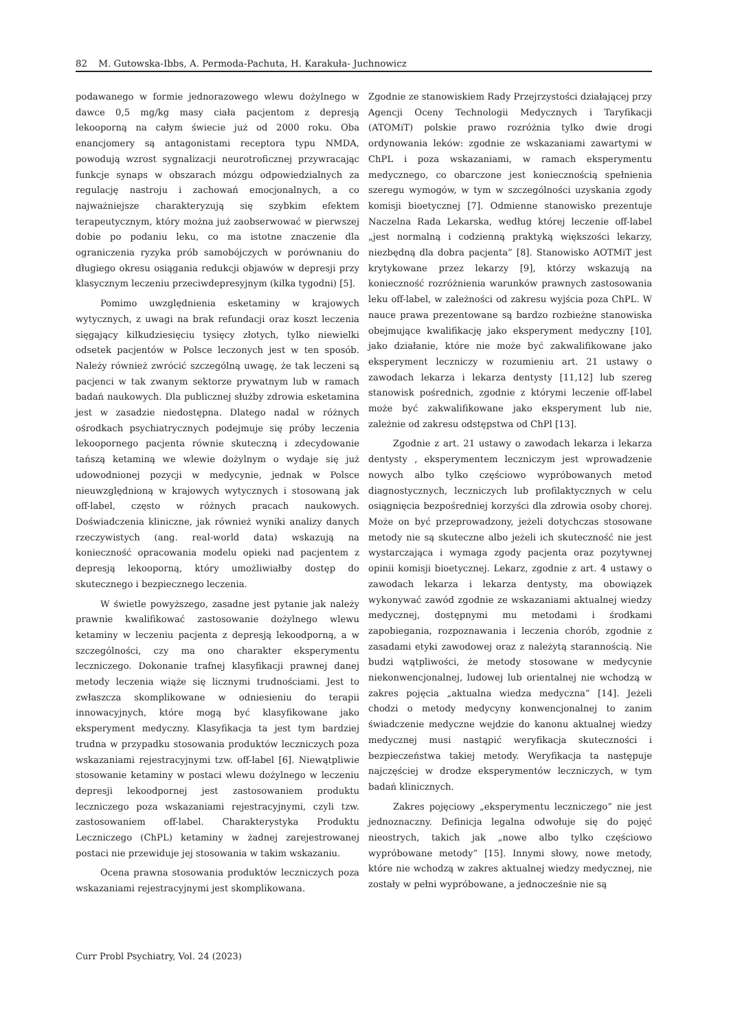82 M. Gutowska-Ibbs, A. Permoda-Pachuta, H. Karakuła- Juchnowicz
podawanego w formie jednorazowego wlewu dożylnego w dawce 0,5 mg/kg masy ciała pacjentom z depresją lekooporną na całym świecie już od 2000 roku. Oba enancjomery są antagonistami receptora typu NMDA, powodują wzrost sygnalizacji neurotroficznej przywracając funkcje synaps w obszarach mózgu odpowiedzialnych za regulację nastroju i zachowań emocjonalnych, a co najważniejsze charakteryzują się szybkim efektem terapeutycznym, który można już zaobserwować w pierwszej dobie po podaniu leku, co ma istotne znaczenie dla ograniczenia ryzyka prób samobójczych w porównaniu do długiego okresu osiągania redukcji objawów w depresji przy klasycznym leczeniu przeciwdepresyjnym (kilka tygodni) [5].
Pomimo uwzględnienia esketaminy w krajowych wytycznych, z uwagi na brak refundacji oraz koszt leczenia sięgający kilkudziesięciu tysięcy złotych, tylko niewielki odsetek pacjentów w Polsce leczonych jest w ten sposób. Należy również zwrócić szczególną uwagę, że tak leczeni są pacjenci w tak zwanym sektorze prywatnym lub w ramach badań naukowych. Dla publicznej służby zdrowia esketamina jest w zasadzie niedostępna. Dlatego nadal w różnych ośrodkach psychiatrycznych podejmuje się próby leczenia lekoopornego pacjenta równie skuteczną i zdecydowanie tańszą ketaminą we wlewie dożylnym o wydaje się już udowodnionej pozycji w medycynie, jednak w Polsce nieuwzględnioną w krajowych wytycznych i stosowaną jak off-label, często w różnych pracach naukowych. Doświadczenia kliniczne, jak również wyniki analizy danych rzeczywistych (ang. real-world data) wskazują na konieczność opracowania modelu opieki nad pacjentem z depresją lekooporną, który umożliwiałby dostęp do skutecznego i bezpiecznego leczenia.
W świetle powyższego, zasadne jest pytanie jak należy prawnie kwalifikować zastosowanie dożylnego wlewu ketaminy w leczeniu pacjenta z depresją lekoodporną, a w szczególności, czy ma ono charakter eksperymentu leczniczego. Dokonanie trafnej klasyfikacji prawnej danej metody leczenia wiąże się licznymi trudnościami. Jest to zwłaszcza skomplikowane w odniesieniu do terapii innowacyjnych, które mogą być klasyfikowane jako eksperyment medyczny. Klasyfikacja ta jest tym bardziej trudna w przypadku stosowania produktów leczniczych poza wskazaniami rejestracyjnymi tzw. off-label [6]. Niewątpliwie stosowanie ketaminy w postaci wlewu dożylnego w leczeniu depresji lekoodpornej jest zastosowaniem produktu leczniczego poza wskazaniami rejestracyjnymi, czyli tzw. zastosowaniem off-label. Charakterystyka Produktu Leczniczego (ChPL) ketaminy w żadnej zarejestrowanej postaci nie przewiduje jej stosowania w takim wskazaniu.
Ocena prawna stosowania produktów leczniczych poza wskazaniami rejestracyjnymi jest skomplikowana.
Zgodnie ze stanowiskiem Rady Przejrzystości działającej przy Agencji Oceny Technologii Medycznych i Taryfikacji (ATOMiT) polskie prawo rozróżnia tylko dwie drogi ordynowania leków: zgodnie ze wskazaniami zawartymi w ChPL i poza wskazaniami, w ramach eksperymentu medycznego, co obarczone jest koniecznością spełnienia szeregu wymogów, w tym w szczególności uzyskania zgody komisji bioetycznej [7]. Odmienne stanowisko prezentuje Naczelna Rada Lekarska, według której leczenie off-label „jest normalną i codzienną praktyką większości lekarzy, niezbędną dla dobra pacjenta” [8]. Stanowisko AOTMiT jest krytykowane przez lekarzy [9], którzy wskazują na konieczność rozróżnienia warunków prawnych zastosowania leku off-label, w zależności od zakresu wyjścia poza ChPL. W nauce prawa prezentowane są bardzo rozbieżne stanowiska obejmujące kwalifikację jako eksperyment medyczny [10], jako działanie, które nie może być zakwalifikowane jako eksperyment leczniczy w rozumieniu art. 21 ustawy o zawodach lekarza i lekarza dentysty [11,12] lub szereg stanowisk pośrednich, zgodnie z którymi leczenie off-label może być zakwalifikowane jako eksperyment lub nie, zależnie od zakresu odstępstwa od ChPl [13].
Zgodnie z art. 21 ustawy o zawodach lekarza i lekarza dentysty , eksperymentem leczniczym jest wprowadzenie nowych albo tylko częściowo wypróbowanych metod diagnostycznych, leczniczych lub profilaktycznych w celu osiągnięcia bezpośredniej korzyści dla zdrowia osoby chorej. Może on być przeprowadzony, jeżeli dotychczas stosowane metody nie są skuteczne albo jeżeli ich skuteczność nie jest wystarczająca i wymaga zgody pacjenta oraz pozytywnej opinii komisji bioetycznej. Lekarz, zgodnie z art. 4 ustawy o zawodach lekarza i lekarza dentysty, ma obowiązek wykonywać zawód zgodnie ze wskazaniami aktualnej wiedzy medycznej, dostępnymi mu metodami i środkami zapobiegania, rozpoznawania i leczenia chorób, zgodnie z zasadami etyki zawodowej oraz z należytą starannością. Nie budzi wątpliwości, że metody stosowane w medycynie niekonwencjonalnej, ludowej lub orientalnej nie wchodzą w zakres pojęcia „aktualna wiedza medyczna” [14]. Jeżeli chodzi o metody medycyny konwencjonalnej to zanim świadczenie medyczne wejdzie do kanonu aktualnej wiedzy medycznej musi nastąpić weryfikacja skuteczności i bezpieczeństwa takiej metody. Weryfikacja ta następuje najczęściej w drodze eksperymentów leczniczych, w tym badań klinicznych.
Zakres pojęciowy „eksperymentu leczniczego” nie jest jednoznaczny. Definicja legalna odwołuje się do pojęć nieostrych, takich jak „nowe albo tylko częściowo wypróbowane metody” [15]. Innymi słowy, nowe metody, które nie wchodzą w zakres aktualnej wiedzy medycznej, nie zostały w pełni wypróbowane, a jednocześnie nie są
Curr Probl Psychiatry, Vol. 24 (2023)